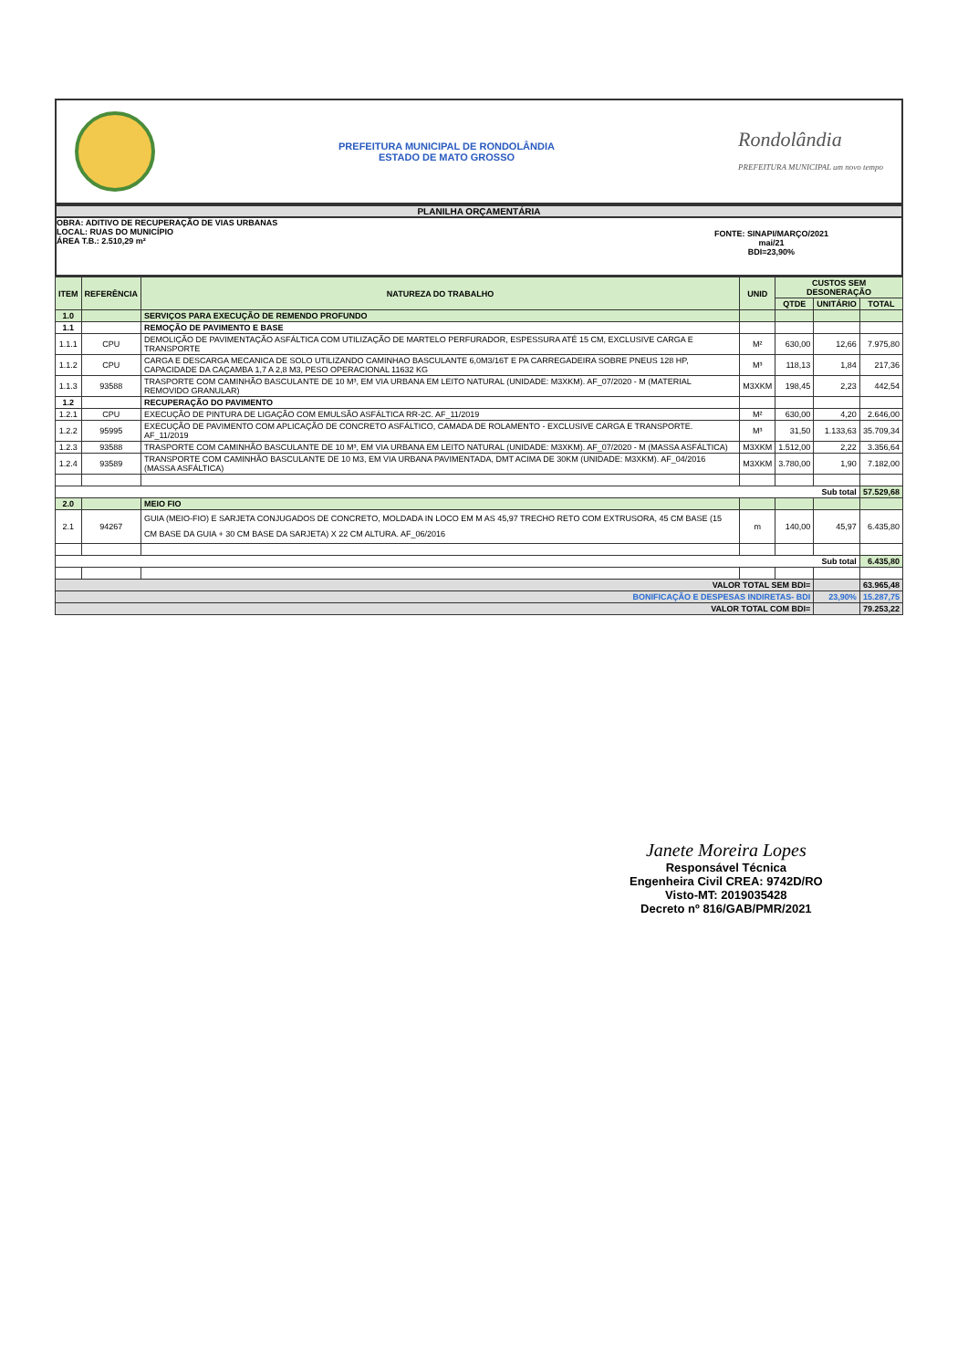PREFEITURA MUNICIPAL DE RONDOLÂNDIA
ESTADO DE MATO GROSSO
Rondolândia
PREFEITURA MUNICIPAL um novo tempo
PLANILHA ORÇAMENTÁRIA
OBRA: ADITIVO DE RECUPERAÇÃO DE VIAS URBANAS
LOCAL: RUAS DO MUNICÍPIO
ÁREA T.B.: 2.510,29 m²
FONTE: SINAPI/MARÇO/2021
mai/21
BDI=23,90%
| ITEM | REFERÊNCIA | NATUREZA DO TRABALHO | UNID | CUSTOS SEM DESONERAÇÃO | | |
| --- | --- | --- | --- | --- | --- | --- |
| | | | | QTDE | UNITÁRIO | TOTAL |
| 1.0 | | SERVIÇOS PARA EXECUÇÃO DE REMENDO PROFUNDO | | | | |
| 1.1 | | REMOÇÃO DE PAVIMENTO E BASE | | | | |
| 1.1.1 | CPU | DEMOLIÇÃO DE PAVIMENTAÇÃO ASFÁLTICA COM UTILIZAÇÃO DE MARTELO PERFURADOR, ESPESSURA ATÉ 15 CM, EXCLUSIVE CARGA E TRANSPORTE | M² | 630,00 | 12,66 | 7.975,80 |
| 1.1.2 | CPU | CARGA E DESCARGA MECANICA DE SOLO UTILIZANDO CAMINHAO BASCULANTE 6,0M3/16T E PA CARREGADEIRA SOBRE PNEUS 128 HP, CAPACIDADE DA CAÇAMBA 1,7 A 2,8 M3, PESO OPERACIONAL 11632 KG | M³ | 118,13 | 1,84 | 217,36 |
| 1.1.3 | 93588 | TRASPORTE COM CAMINHÃO BASCULANTE DE 10 M³, EM VIA URBANA EM LEITO NATURAL (UNIDADE: M3XKM). AF_07/2020 - M (MATERIAL REMOVIDO GRANULAR) | M3XKM | 198,45 | 2,23 | 442,54 |
| 1.2 | | RECUPERAÇÃO DO PAVIMENTO | | | | |
| 1.2.1 | CPU | EXECUÇÃO DE PINTURA DE LIGAÇÃO COM EMULSÃO ASFÁLTICA RR-2C. AF_11/2019 | M² | 630,00 | 4,20 | 2.646,00 |
| 1.2.2 | 95995 | EXECUÇÃO DE PAVIMENTO COM APLICAÇÃO DE CONCRETO ASFÁLTICO, CAMADA DE ROLAMENTO - EXCLUSIVE CARGA E TRANSPORTE. AF_11/2019 | M³ | 31,50 | 1.133,63 | 35.709,34 |
| 1.2.3 | 93588 | TRASPORTE COM CAMINHÃO BASCULANTE DE 10 M³, EM VIA URBANA EM LEITO NATURAL (UNIDADE: M3XKM). AF_07/2020 - M (MASSA ASFÁLTICA) | M3XKM | 1.512,00 | 2,22 | 3.356,64 |
| 1.2.4 | 93589 | TRANSPORTE COM CAMINHÃO BASCULANTE DE 10 M3, EM VIA URBANA PAVIMENTADA, DMT ACIMA DE 30KM (UNIDADE: M3XKM). AF_04/2016 (MASSA ASFÁLTICA) | M3XKM | 3.780,00 | 1,90 | 7.182,00 |
| Sub total | | | | | | 57.529,68 |
| 2.0 | | MEIO FIO | | | | |
| 2.1 | 94267 | GUIA (MEIO-FIO) E SARJETA CONJUGADOS DE CONCRETO, MOLDADA IN LOCO EM M AS 45,97 TRECHO RETO COM EXTRUSORA, 45 CM BASE (15 CM BASE DA GUIA + 30 CM BASE DA SARJETA) X 22 CM ALTURA. AF_06/2016 | m | 140,00 | 45,97 | 6.435,80 |
| Sub total | | | | | | 6.435,80 |
| VALOR TOTAL SEM BDI= | | | | | | 63.965,48 |
| BONIFICAÇÃO E DESPESAS INDIRETAS- BDI | | | | | 23,90% | 15.287,75 |
| VALOR TOTAL COM BDI= | | | | | | 79.253,22 |
Janete Moreira Lopes
Responsável Técnica
Engenheira Civil CREA: 9742D/RO
Visto-MT: 2019035428
Decreto nº 816/GAB/PMR/2021